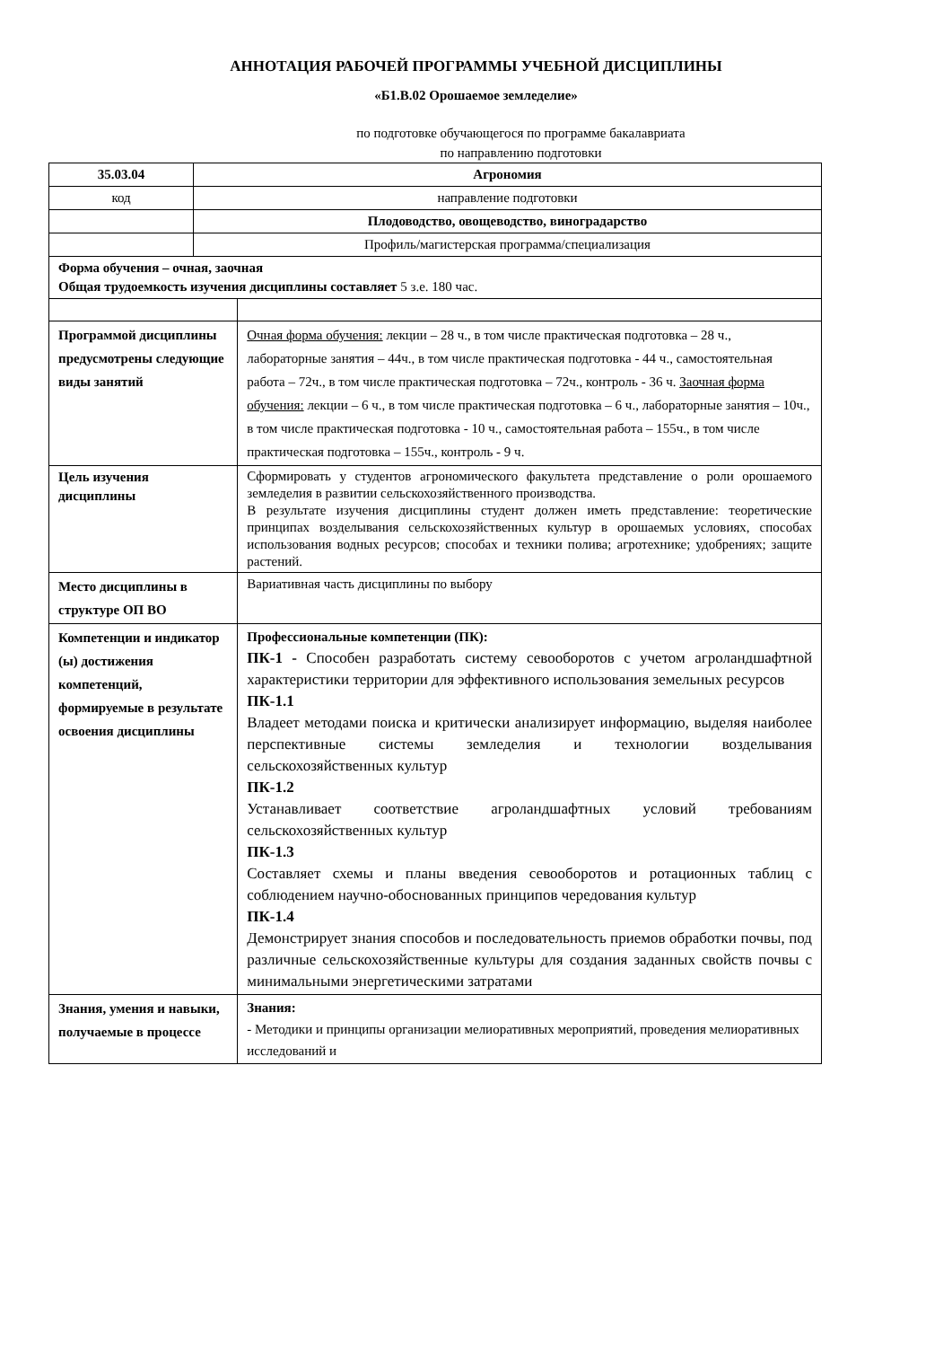АННОТАЦИЯ РАБОЧЕЙ ПРОГРАММЫ УЧЕБНОЙ ДИСЦИПЛИНЫ
«Б1.В.02 Орошаемое земледелие»
по подготовке обучающегося по программе бакалавриата
по направлению подготовки
| 35.03.04 | Агрономия | |
| код | направление подготовки | |
| | Плодоводство, овощеводство, виноградарство | |
| | Профиль/магистерская программа/специализация | |
| Форма обучения – очная, заочная Общая трудоемкость изучения дисциплины составляет 5 з.е. 180 час. | | |
| Программой дисциплины предусмотрены следующие виды занятий | | Очная форма обучения: лекции – 28 ч., в том числе практическая подготовка – 28 ч., лабораторные занятия – 44ч., в том числе практическая подготовка - 44 ч., самостоятельная работа – 72ч., в том числе практическая подготовка – 72ч., контроль - 36 ч. Заочная форма обучения: лекции – 6 ч., в том числе практическая подготовка – 6 ч., лабораторные занятия – 10ч., в том числе практическая подготовка - 10 ч., самостоятельная работа – 155ч., в том числе практическая подготовка – 155ч., контроль - 9 ч. |
| Цель изучения дисциплины | | Сформировать у студентов агрономического факультета представление о роли орошаемого земледелия в развитии сельскохозяйственного производства. В результате изучения дисциплины студент должен иметь представление: теоретические принципах возделывания сельскохозяйственных культур в орошаемых условиях, способах использования водных ресурсов; способах и техники полива; агротехнике; удобрениях; защите растений. |
| Место дисциплины в структуре ОП ВО | | Вариативная часть дисциплины по выбору |
| Компетенции и индикатор (ы) достижения компетенций, формируемые в результате освоения дисциплины | | Профессиональные компетенции (ПК): ПК-1 - Способен разработать систему севооборотов с учетом агроландшафтной характеристики территории для эффективного использования земельных ресурсов ПК-1.1 Владеет методами поиска и критически анализирует информацию, выделяя наиболее перспективные системы земледелия и технологии возделывания сельскохозяйственных культур ПК-1.2 Устанавливает соответствие агроландшафтных условий требованиям сельскохозяйственных культур ПК-1.3 Составляет схемы и планы введения севооборотов и ротационных таблиц с соблюдением научно-обоснованных принципов чередования культур ПК-1.4 Демонстрирует знания способов и последовательность приемов обработки почвы, под различные сельскохозяйственные культуры для создания заданных свойств почвы с минимальными энергетическими затратами |
| Знания, умения и навыки, получаемые в процессе | | Знания: - Методики и принципы организации мелиоративных мероприятий, проведения мелиоративных исследований и |